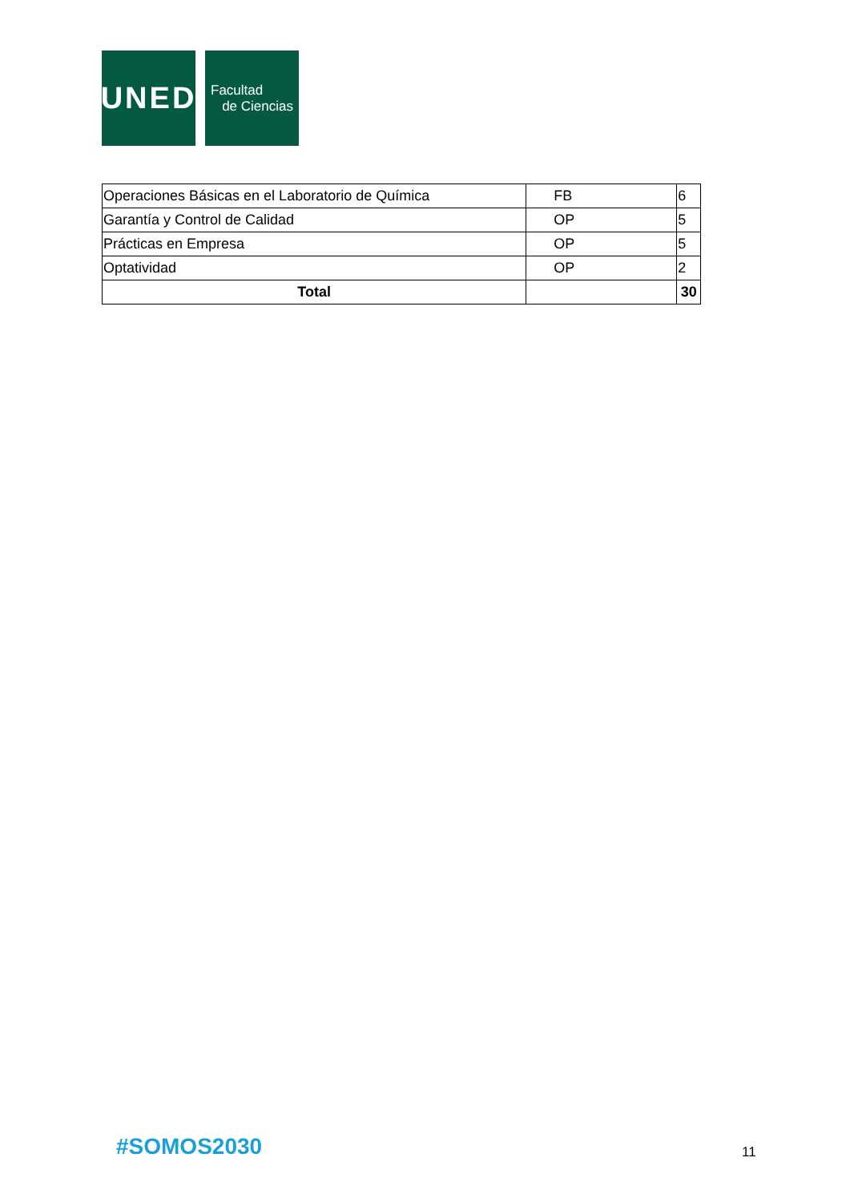UNED
Facultad
de Ciencias
| Operaciones Básicas en el Laboratorio de Química | FB | 6 |
| Garantía y Control de Calidad | OP | 5 |
| Prácticas en Empresa | OP | 5 |
| Optatividad | OP | 2 |
| Total | | 30 |
#SOMOS2030 11